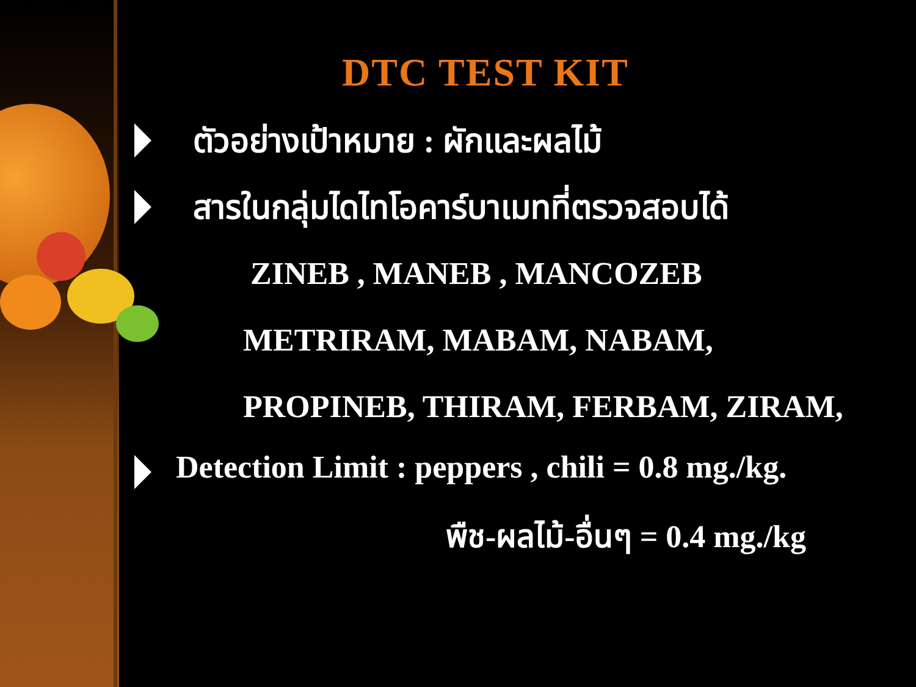DTC TEST KIT
ตัวอย่างเป้าหมาย : ผักและผลไม้
สารในกลุ่มไดไทโอคาร์บาเมทที่ตรวจสอบได้
ZINEB , MANEB , MANCOZEB
METRIRAM, MABAM, NABAM,
PROPINEB, THIRAM, FERBAM, ZIRAM,
Detection Limit : peppers , chili = 0.8 mg./kg.
พืช-ผลไม้-อื่นๆ = 0.4 mg./kg